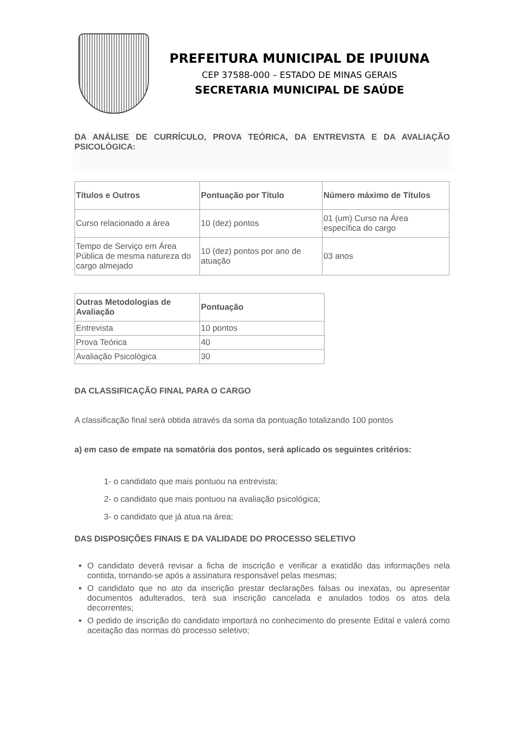PREFEITURA MUNICIPAL DE IPUIUNA
CEP 37588-000 – ESTADO DE MINAS GERAIS
SECRETARIA MUNICIPAL DE SAÚDE
DA ANÁLISE DE CURRÍCULO, PROVA TEÓRICA, DA ENTREVISTA E DA AVALIAÇÃO PSICOLÓGICA:
| Títulos e Outros | Pontuação por Título | Número máximo de Títulos |
| --- | --- | --- |
| Curso relacionado a área | 10 (dez) pontos | 01 (um) Curso na Área específica do cargo |
| Tempo de Serviço em Área Pública de mesma natureza do cargo almejado | 10 (dez) pontos por ano de atuação | 03 anos |
| Outras Metodologias de Avaliação | Pontuação |
| --- | --- |
| Entrevista | 10 pontos |
| Prova Teórica | 40 |
| Avaliação Psicológica | 30 |
DA CLASSIFICAÇÃO FINAL PARA O CARGO
A classificação final será obtida através da soma da pontuação totalizando 100 pontos
a) em caso de empate na somatória dos pontos, será aplicado os seguintes critérios:
1- o candidato que mais pontuou na entrevista;
2- o candidato que mais pontuou na avaliação psicológica;
3- o candidato que já atua na área;
DAS DISPOSIÇÕES FINAIS E DA VALIDADE DO PROCESSO SELETIVO
O candidato deverá revisar a ficha de inscrição e verificar a exatidão das informações nela contida, tornando-se após a assinatura responsável pelas mesmas;
O candidato que no ato da inscrição prestar declarações falsas ou inexatas, ou apresentar documentos adulterados, terá sua inscrição cancelada e anulados todos os atos dela decorrentes;
O pedido de inscrição do candidato importará no conhecimento do presente Edital e valerá como aceitação das normas do processo seletivo;